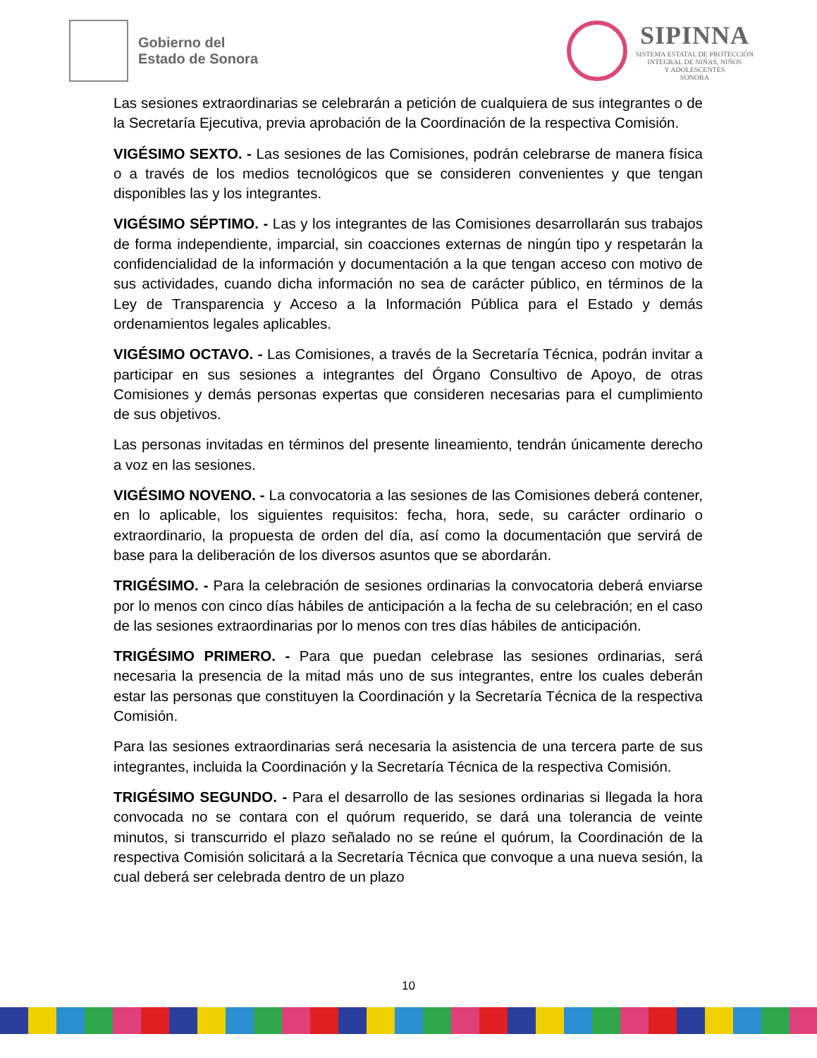Gobierno del
Estado de Sonora
SIPINNA
SISTEMA ESTATAL DE PROTECCIÓN
INTEGRAL DE NIÑAS, NIÑOS
Y ADOLESCENTES
SONORA
Las sesiones extraordinarias se celebrarán a petición de cualquiera de sus integrantes o de la Secretaría Ejecutiva, previa aprobación de la Coordinación de la respectiva Comisión.
VIGÉSIMO SEXTO. - Las sesiones de las Comisiones, podrán celebrarse de manera física o a través de los medios tecnológicos que se consideren convenientes y que tengan disponibles las y los integrantes.
VIGÉSIMO SÉPTIMO. - Las y los integrantes de las Comisiones desarrollarán sus trabajos de forma independiente, imparcial, sin coacciones externas de ningún tipo y respetarán la confidencialidad de la información y documentación a la que tengan acceso con motivo de sus actividades, cuando dicha información no sea de carácter público, en términos de la Ley de Transparencia y Acceso a la Información Pública para el Estado y demás ordenamientos legales aplicables.
VIGÉSIMO OCTAVO. - Las Comisiones, a través de la Secretaría Técnica, podrán invitar a participar en sus sesiones a integrantes del Órgano Consultivo de Apoyo, de otras Comisiones y demás personas expertas que consideren necesarias para el cumplimiento de sus objetivos.
Las personas invitadas en términos del presente lineamiento, tendrán únicamente derecho a voz en las sesiones.
VIGÉSIMO NOVENO. - La convocatoria a las sesiones de las Comisiones deberá contener, en lo aplicable, los siguientes requisitos: fecha, hora, sede, su carácter ordinario o extraordinario, la propuesta de orden del día, así como la documentación que servirá de base para la deliberación de los diversos asuntos que se abordarán.
TRIGÉSIMO. - Para la celebración de sesiones ordinarias la convocatoria deberá enviarse por lo menos con cinco días hábiles de anticipación a la fecha de su celebración; en el caso de las sesiones extraordinarias por lo menos con tres días hábiles de anticipación.
TRIGÉSIMO PRIMERO. - Para que puedan celebrase las sesiones ordinarias, será necesaria la presencia de la mitad más uno de sus integrantes, entre los cuales deberán estar las personas que constituyen la Coordinación y la Secretaría Técnica de la respectiva Comisión.
Para las sesiones extraordinarias será necesaria la asistencia de una tercera parte de sus integrantes, incluida la Coordinación y la Secretaría Técnica de la respectiva Comisión.
TRIGÉSIMO SEGUNDO. - Para el desarrollo de las sesiones ordinarias si llegada la hora convocada no se contara con el quórum requerido, se dará una tolerancia de veinte minutos, si transcurrido el plazo señalado no se reúne el quórum, la Coordinación de la respectiva Comisión solicitará a la Secretaría Técnica que convoque a una nueva sesión, la cual deberá ser celebrada dentro de un plazo
10